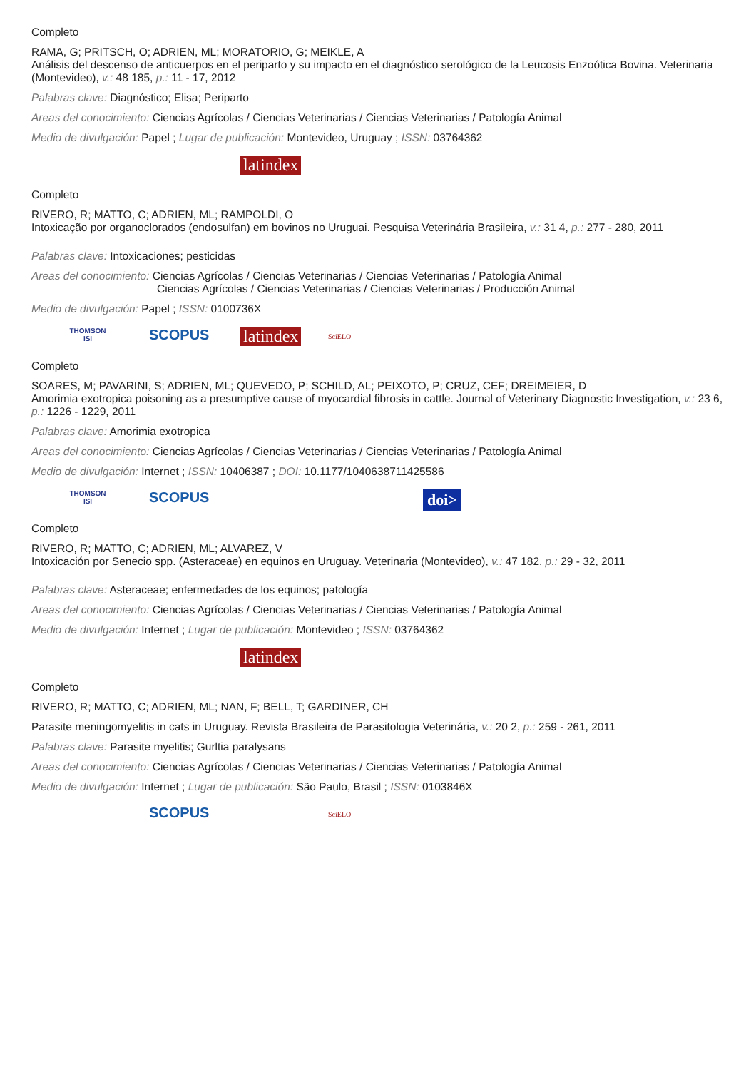Completo
RAMA, G; PRITSCH, O; ADRIEN, ML; MORATORIO, G; MEIKLE, A
Análisis del descenso de anticuerpos en el periparto y su impacto en el diagnóstico serológico de la Leucosis Enzoótica Bovina. Veterinaria (Montevideo), v.: 48 185, p.: 11 - 17, 2012
Palabras clave: Diagnóstico; Elisa; Periparto
Areas del conocimiento: Ciencias Agrícolas / Ciencias Veterinarias / Ciencias Veterinarias / Patología Animal
Medio de divulgación: Papel ; Lugar de publicación: Montevideo, Uruguay ; ISSN: 03764362
latindex
Completo
RIVERO, R; MATTO, C; ADRIEN, ML; RAMPOLDI, O
Intoxicação por organoclorados (endosulfan) em bovinos no Uruguai. Pesquisa Veterinária Brasileira, v.: 31 4, p.: 277 - 280, 2011
Palabras clave: Intoxicaciones; pesticidas
Areas del conocimiento: Ciencias Agrícolas / Ciencias Veterinarias / Ciencias Veterinarias / Patología Animal
Ciencias Agrícolas / Ciencias Veterinarias / Ciencias Veterinarias / Producción Animal
Medio de divulgación: Papel ; ISSN: 0100736X
THOMSON
ISI SCOPUS latindex SciELO
Completo
SOARES, M; PAVARINI, S; ADRIEN, ML; QUEVEDO, P; SCHILD, AL; PEIXOTO, P; CRUZ, CEF; DREIMEIER, D
Amorimia exotropica poisoning as a presumptive cause of myocardial fibrosis in cattle. Journal of Veterinary Diagnostic Investigation, v.: 23 6, p.: 1226 - 1229, 2011
Palabras clave: Amorimia exotropica
Areas del conocimiento: Ciencias Agrícolas / Ciencias Veterinarias / Ciencias Veterinarias / Patología Animal
Medio de divulgación: Internet ; ISSN: 10406387 ; DOI: 10.1177/1040638711425586
THOMSON
ISI SCOPUS doi>
Completo
RIVERO, R; MATTO, C; ADRIEN, ML; ALVAREZ, V
Intoxicación por Senecio spp. (Asteraceae) en equinos en Uruguay. Veterinaria (Montevideo), v.: 47 182, p.: 29 - 32, 2011
Palabras clave: Asteraceae; enfermedades de los equinos; patología
Areas del conocimiento: Ciencias Agrícolas / Ciencias Veterinarias / Ciencias Veterinarias / Patología Animal
Medio de divulgación: Internet ; Lugar de publicación: Montevideo ; ISSN: 03764362
latindex
Completo
RIVERO, R; MATTO, C; ADRIEN, ML; NAN, F; BELL, T; GARDINER, CH
Parasite meningomyelitis in cats in Uruguay. Revista Brasileira de Parasitologia Veterinária, v.: 20 2, p.: 259 - 261, 2011
Palabras clave: Parasite myelitis; Gurltia paralysans
Areas del conocimiento: Ciencias Agrícolas / Ciencias Veterinarias / Ciencias Veterinarias / Patología Animal
Medio de divulgación: Internet ; Lugar de publicación: São Paulo, Brasil ; ISSN: 0103846X
SCOPUS SciELO